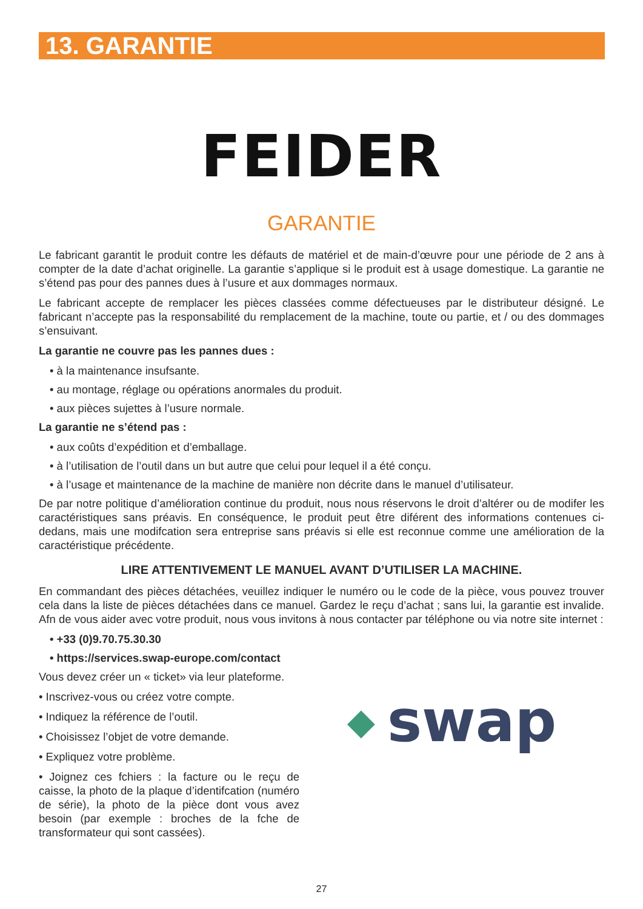13. GARANTIE
FEIDER
GARANTIE
Le fabricant garantit le produit contre les défauts de matériel et de main-d’œuvre pour une période de 2 ans à compter de la date d’achat originelle. La garantie s’applique si le produit est à usage domestique. La garantie ne s’étend pas pour des pannes dues à l’usure et aux dommages normaux.
Le fabricant accepte de remplacer les pièces classées comme défectueuses par le distributeur désigné. Le fabricant n’accepte pas la responsabilité du remplacement de la machine, toute ou partie, et / ou des dommages s’ensuivant.
La garantie ne couvre pas les pannes dues :
• à la maintenance insufsante.
• au montage, réglage ou opérations anormales du produit.
• aux pièces sujettes à l’usure normale.
La garantie ne s’étend pas :
• aux coûts d’expédition et d’emballage.
• à l’utilisation de l’outil dans un but autre que celui pour lequel il a été conçu.
• à l’usage et maintenance de la machine de manière non décrite dans le manuel d’utilisateur.
De par notre politique d’amélioration continue du produit, nous nous réservons le droit d’altérer ou de modifer les caractéristiques sans préavis. En conséquence, le produit peut être diférent des informations contenues ci-dedans, mais une modifcation sera entreprise sans préavis si elle est reconnue comme une amélioration de la caractéristique précédente.
LIRE ATTENTIVEMENT LE MANUEL AVANT D’UTILISER LA MACHINE.
En commandant des pièces détachées, veuillez indiquer le numéro ou le code de la pièce, vous pouvez trouver cela dans la liste de pièces détachées dans ce manuel. Gardez le reçu d’achat ; sans lui, la garantie est invalide. Afn de vous aider avec votre produit, nous vous invitons à nous contacter par téléphone ou via notre site internet :
• +33 (0)9.70.75.30.30
• https://services.swap-europe.com/contact
Vous devez créer un « ticket» via leur plateforme.
• Inscrivez-vous ou créez votre compte.
• Indiquez la référence de l’outil.
• Choisissez l’objet de votre demande.
• Expliquez votre problème.
• Joignez ces fchiers : la facture ou le reçu de caisse, la photo de la plaque d’identifcation (numéro de série), la photo de la pièce dont vous avez besoin (par exemple : broches de la fche de transformateur qui sont cassées).
◆ swap
27